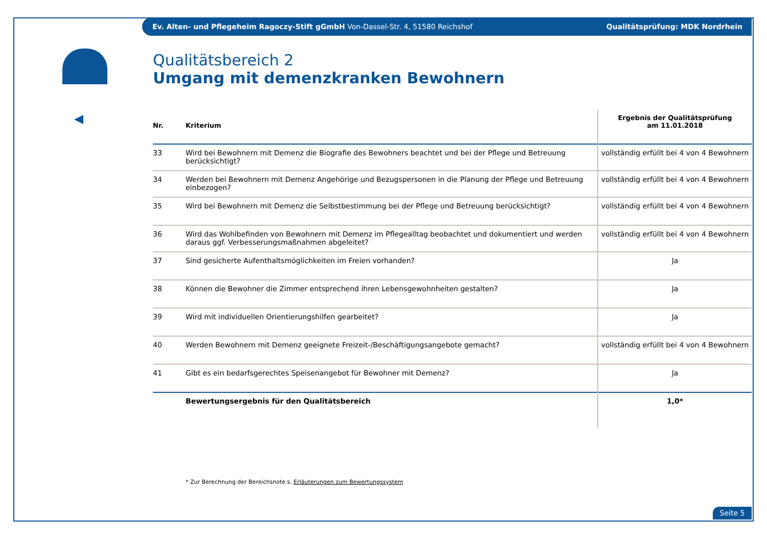Ev. Alten- und Pflegeheim Ragoczy-Stift gGmbH Von-Dassel-Str. 4, 51580 Reichshof Qualitätsprüfung: MDK Nordrhein
Qualitätsbereich 2
Umgang mit demenzkranken Bewohnern
| Nr. | Kriterium | Ergebnis der Qualitätsprüfung am 11.01.2018 |
| --- | --- | --- |
| 33 | Wird bei Bewohnern mit Demenz die Biografie des Bewohners beachtet und bei der Pflege und Betreuung berücksichtigt? | vollständig erfüllt bei 4 von 4 Bewohnern |
| 34 | Werden bei Bewohnern mit Demenz Angehörige und Bezugspersonen in die Planung der Pflege und Betreuung einbezogen? | vollständig erfüllt bei 4 von 4 Bewohnern |
| 35 | Wird bei Bewohnern mit Demenz die Selbstbestimmung bei der Pflege und Betreuung berücksichtigt? | vollständig erfüllt bei 4 von 4 Bewohnern |
| 36 | Wird das Wohlbefinden von Bewohnern mit Demenz im Pflegealltag beobachtet und dokumentiert und werden daraus ggf. Verbesserungsmaßnahmen abgeleitet? | vollständig erfüllt bei 4 von 4 Bewohnern |
| 37 | Sind gesicherte Aufenthaltsmöglichkeiten im Freien vorhanden? | Ja |
| 38 | Können die Bewohner die Zimmer entsprechend ihren Lebensgewohnheiten gestalten? | Ja |
| 39 | Wird mit individuellen Orientierungshilfen gearbeitet? | Ja |
| 40 | Werden Bewohnern mit Demenz geeignete Freizeit-/Beschäftigungsangebote gemacht? | vollständig erfüllt bei 4 von 4 Bewohnern |
| 41 | Gibt es ein bedarfsgerechtes Speisenangebot für Bewohner mit Demenz? | Ja |
| | Bewertungsergebnis für den Qualitätsbereich | 1,0* |
* Zur Berechnung der Bereichsnote s. Erläuterungen zum Bewertungssystem
Seite 5